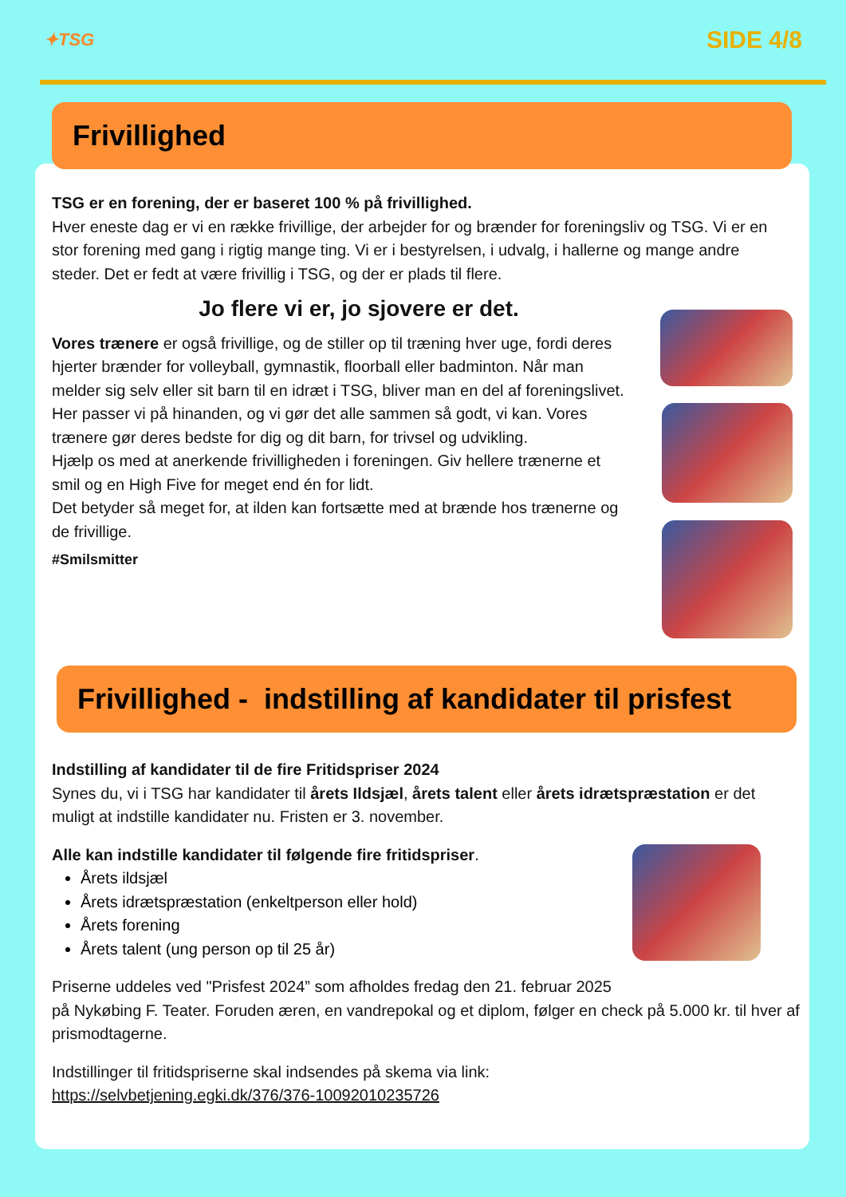✦TSG SIDE 4/8
Frivillighed
TSG er en forening, der er baseret 100 % på frivillighed.
Hver eneste dag er vi en række frivillige, der arbejder for og brænder for foreningsliv og TSG. Vi er en stor forening med gang i rigtig mange ting. Vi er i bestyrelsen, i udvalg, i hallerne og mange andre steder. Det er fedt at være frivillig i TSG, og der er plads til flere.
Jo flere vi er, jo sjovere er det.
Vores trænere er også frivillige, og de stiller op til træning hver uge, fordi deres hjerter brænder for volleyball, gymnastik, floorball eller badminton. Når man melder sig selv eller sit barn til en idræt i TSG, bliver man en del af foreningslivet.
Her passer vi på hinanden, og vi gør det alle sammen så godt, vi kan. Vores trænere gør deres bedste for dig og dit barn, for trivsel og udvikling.
Hjælp os med at anerkende frivilligheden i foreningen. Giv hellere trænerne et smil og en High Five for meget end én for lidt.
Det betyder så meget for, at ilden kan fortsætte med at brænde hos trænerne og de frivillige.
#Smilsmitter
Frivillighed - indstilling af kandidater til prisfest
Indstilling af kandidater til de fire Fritidspriser 2024
Synes du, vi i TSG har kandidater til årets Ildsjæl, årets talent eller årets idrætspræstation er det muligt at indstille kandidater nu. Fristen er 3. november.
Alle kan indstille kandidater til følgende fire fritidspriser.
Årets ildsjæl
Årets idrætspræstation (enkeltperson eller hold)
Årets forening
Årets talent (ung person op til 25 år)
Priserne uddeles ved "Prisfest 2024” som afholdes fredag den 21. februar 2025
på Nykøbing F. Teater. Foruden æren, en vandrepokal og et diplom, følger en check på 5.000 kr. til hver af prismodtagerne.
Indstillinger til fritidspriserne skal indsendes på skema via link:
https://selvbetjening.egki.dk/376/376-10092010235726